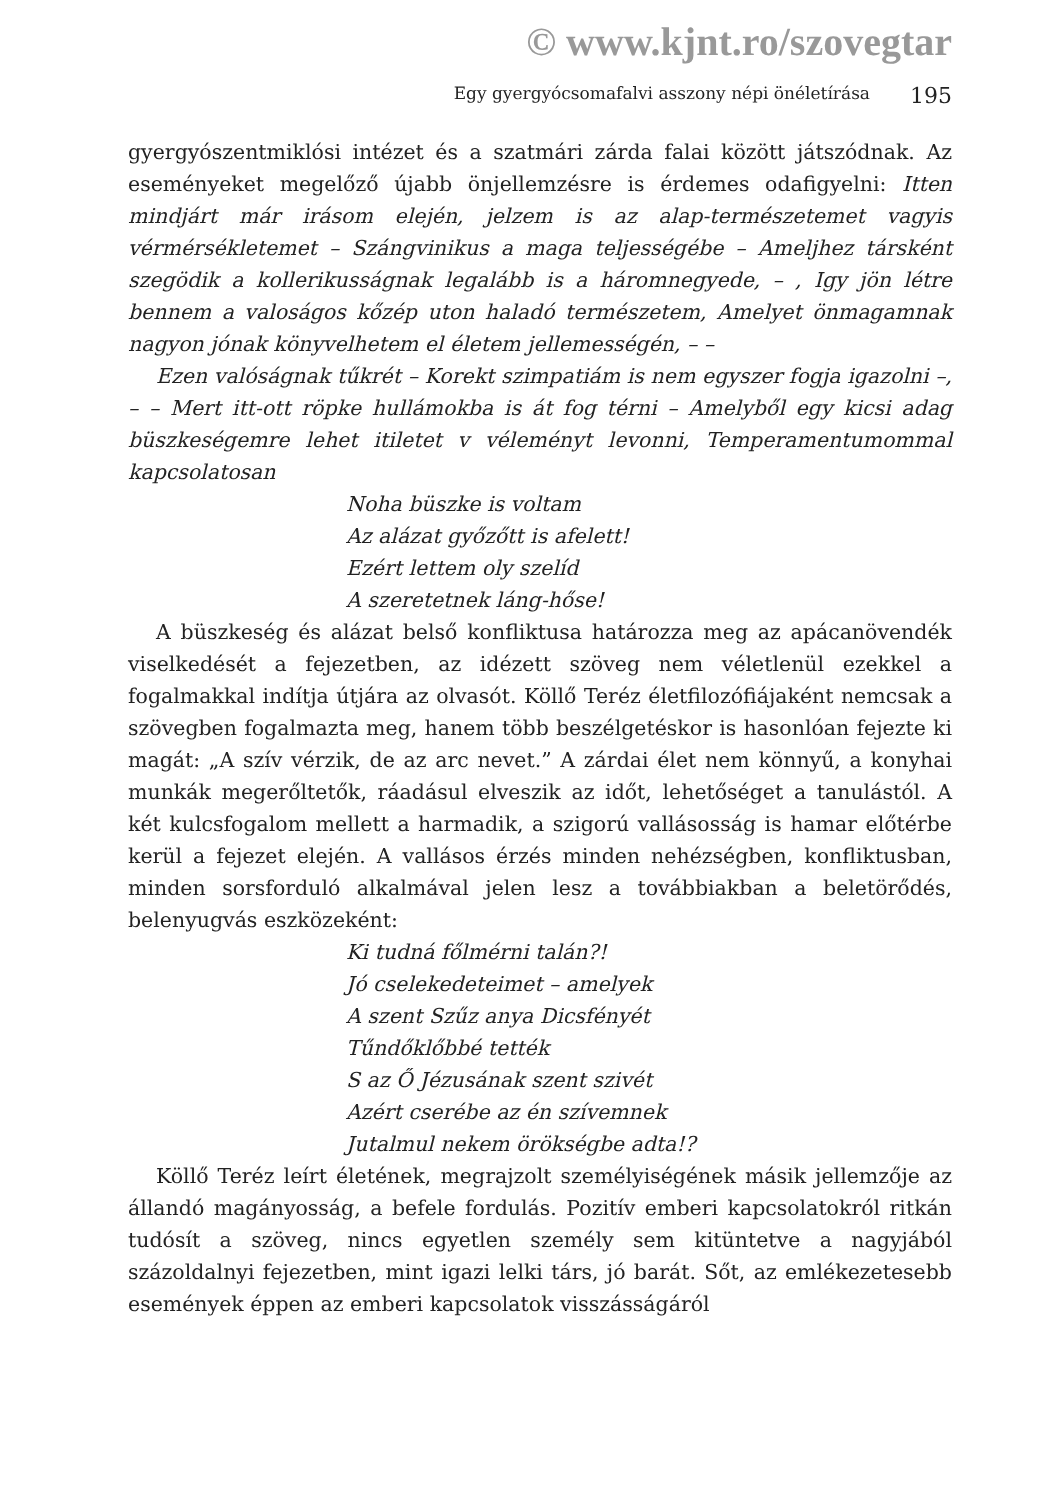© www.kjnt.ro/szovegtar
Egy gyergyócsomafalvi asszony népi önéletírása 195
gyergyószentmiklósi intézet és a szatmári zárda falai között játszódnak. Az eseményeket megelőző újabb önjellemzésre is érdemes odafigyelni: Itten mindjárt már irásom elején, jelzem is az alap-természetemet vagyis vérmérsékletemet – Szángvinikus a maga teljességébe – Ameljhez társként szegödik a kollerikusságnak legalább is a háromnegyede, – , Igy jön létre bennem a valoságos kőzép uton haladó természetem, Amelyet önmagamnak nagyon jónak könyvelhetem el életem jellemességén, – –
Ezen valóságnak tűkrét – Korekt szimpatiám is nem egyszer fogja igazolni –, – – Mert itt-ott röpke hullámokba is át fog térni – Amelyből egy kicsi adag büszkeségemre lehet itiletet v véleményt levonni, Temperamentumommal kapcsolatosan
Noha büszke is voltam
Az alázat győzőtt is afelett!
Ezért lettem oly szelíd
A szeretetnek láng-hőse!
A büszkeség és alázat belső konfliktusa határozza meg az apácanövendék viselkedését a fejezetben, az idézett szöveg nem véletlenül ezekkel a fogalmakkal indítja útjára az olvasót. Köllő Teréz életfilozófiájaként nemcsak a szövegben fogalmazta meg, hanem több beszélgetéskor is hasonlóan fejezte ki magát: „A szív vérzik, de az arc nevet.” A zárdai élet nem könnyű, a konyhai munkák megerőltetők, ráadásul elveszik az időt, lehetőséget a tanulástól. A két kulcsfogalom mellett a harmadik, a szigorú vallásosság is hamar előtérbe kerül a fejezet elején. A vallásos érzés minden nehézségben, konfliktusban, minden sorsforduló alkalmával jelen lesz a továbbiakban a beletörődés, belenyugvás eszközeként:
Ki tudná főlmérni talán?!
Jó cselekedeteimet – amelyek
A szent Szűz anya Dicsfényét
Tűndőklőbbé tették
S az Ő Jézusának szent szivét
Azért cserébe az én szívemnek
Jutalmul nekem örökségbe adta!?
Köllő Teréz leírt életének, megrajzolt személyiségének másik jellemzője az állandó magányosság, a befele fordulás. Pozitív emberi kapcsolatokról ritkán tudósít a szöveg, nincs egyetlen személy sem kitüntetve a nagyjából százoldalnyi fejezetben, mint igazi lelki társ, jó barát. Sőt, az emlékezetesebb események éppen az emberi kapcsolatok visszásságáról